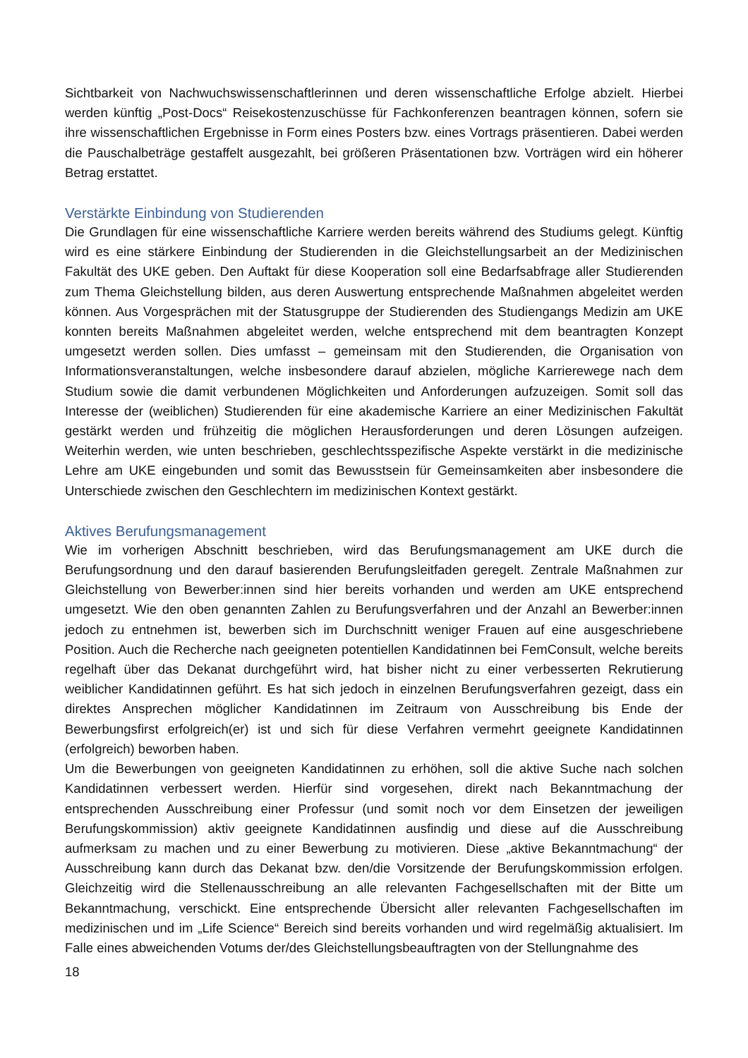Sichtbarkeit von Nachwuchswissenschaftlerinnen und deren wissenschaftliche Erfolge abzielt. Hierbei werden künftig „Post-Docs“ Reisekostenzuschüsse für Fachkonferenzen beantragen können, sofern sie ihre wissenschaftlichen Ergebnisse in Form eines Posters bzw. eines Vortrags präsentieren. Dabei werden die Pauschalbeträge gestaffelt ausgezahlt, bei größeren Präsentationen bzw. Vorträgen wird ein höherer Betrag erstattet.
Verstärkte Einbindung von Studierenden
Die Grundlagen für eine wissenschaftliche Karriere werden bereits während des Studiums gelegt. Künftig wird es eine stärkere Einbindung der Studierenden in die Gleichstellungsarbeit an der Medizinischen Fakultät des UKE geben. Den Auftakt für diese Kooperation soll eine Bedarfsabfrage aller Studierenden zum Thema Gleichstellung bilden, aus deren Auswertung entsprechende Maßnahmen abgeleitet werden können. Aus Vorgesprächen mit der Statusgruppe der Studierenden des Studiengangs Medizin am UKE konnten bereits Maßnahmen abgeleitet werden, welche entsprechend mit dem beantragten Konzept umgesetzt werden sollen. Dies umfasst – gemeinsam mit den Studierenden, die Organisation von Informationsveranstaltungen, welche insbesondere darauf abzielen, mögliche Karrierewege nach dem Studium sowie die damit verbundenen Möglichkeiten und Anforderungen aufzuzeigen. Somit soll das Interesse der (weiblichen) Studierenden für eine akademische Karriere an einer Medizinischen Fakultät gestärkt werden und frühzeitig die möglichen Herausforderungen und deren Lösungen aufzeigen. Weiterhin werden, wie unten beschrieben, geschlechtsspezifische Aspekte verstärkt in die medizinische Lehre am UKE eingebunden und somit das Bewusstsein für Gemeinsamkeiten aber insbesondere die Unterschiede zwischen den Geschlechtern im medizinischen Kontext gestärkt.
Aktives Berufungsmanagement
Wie im vorherigen Abschnitt beschrieben, wird das Berufungsmanagement am UKE durch die Berufungsordnung und den darauf basierenden Berufungsleitfaden geregelt. Zentrale Maßnahmen zur Gleichstellung von Bewerber:innen sind hier bereits vorhanden und werden am UKE entsprechend umgesetzt. Wie den oben genannten Zahlen zu Berufungsverfahren und der Anzahl an Bewerber:innen jedoch zu entnehmen ist, bewerben sich im Durchschnitt weniger Frauen auf eine ausgeschriebene Position. Auch die Recherche nach geeigneten potentiellen Kandidatinnen bei FemConsult, welche bereits regelhaft über das Dekanat durchgeführt wird, hat bisher nicht zu einer verbesserten Rekrutierung weiblicher Kandidatinnen geführt. Es hat sich jedoch in einzelnen Berufungsverfahren gezeigt, dass ein direktes Ansprechen möglicher Kandidatinnen im Zeitraum von Ausschreibung bis Ende der Bewerbungsfirst erfolgreich(er) ist und sich für diese Verfahren vermehrt geeignete Kandidatinnen (erfolgreich) beworben haben.
Um die Bewerbungen von geeigneten Kandidatinnen zu erhöhen, soll die aktive Suche nach solchen Kandidatinnen verbessert werden. Hierfür sind vorgesehen, direkt nach Bekanntmachung der entsprechenden Ausschreibung einer Professur (und somit noch vor dem Einsetzen der jeweiligen Berufungskommission) aktiv geeignete Kandidatinnen ausfindig und diese auf die Ausschreibung aufmerksam zu machen und zu einer Bewerbung zu motivieren. Diese „aktive Bekanntmachung“ der Ausschreibung kann durch das Dekanat bzw. den/die Vorsitzende der Berufungskommission erfolgen. Gleichzeitig wird die Stellenausschreibung an alle relevanten Fachgesellschaften mit der Bitte um Bekanntmachung, verschickt. Eine entsprechende Übersicht aller relevanten Fachgesellschaften im medizinischen und im „Life Science“ Bereich sind bereits vorhanden und wird regelmäßig aktualisiert. Im Falle eines abweichenden Votums der/des Gleichstellungsbeauftragten von der Stellungnahme des
18